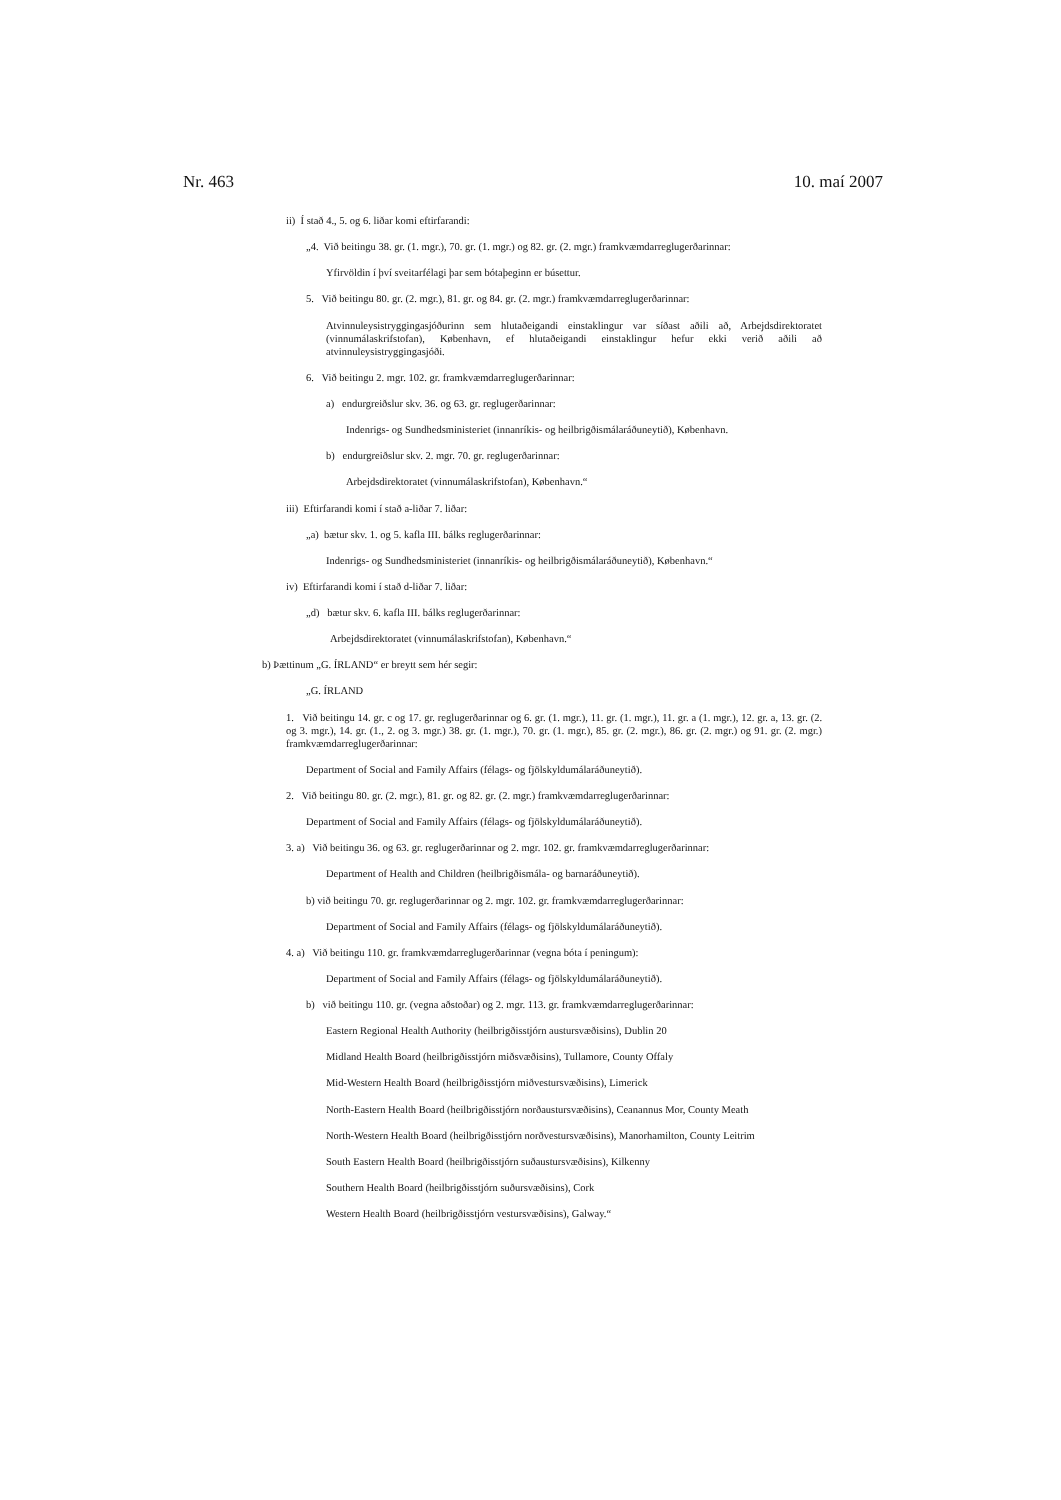Nr. 463 10. maí 2007
ii) Í stað 4., 5. og 6. liðar komi eftirfarandi:
„4. Við beitingu 38. gr. (1. mgr.), 70. gr. (1. mgr.) og 82. gr. (2. mgr.) framkvæmdarreglugerðarinnar:
Yfirvöldin í því sveitarfélagi þar sem bótaþeginn er búsettur.
5. Við beitingu 80. gr. (2. mgr.), 81. gr. og 84. gr. (2. mgr.) framkvæmdarreglugerðarinnar:
Atvinnuleysistryggingasjóðurinn sem hlutaðeigandi einstaklingur var síðast aðili að, Arbejdsdirektoratet (vinnumálaskrifstofan), København, ef hlutaðeigandi einstaklingur hefur ekki verið aðili að atvinnuleysistryggingasjóði.
6. Við beitingu 2. mgr. 102. gr. framkvæmdarreglugerðarinnar:
a) endurgreiðslur skv. 36. og 63. gr. reglugerðarinnar:
Indenrigs- og Sundhedsministeriet (innanríkis- og heilbrigðismálaráðuneytið), København.
b) endurgreiðslur skv. 2. mgr. 70. gr. reglugerðarinnar:
Arbejdsdirektoratet (vinnumálaskrifstofan), København.“
iii) Eftirfarandi komi í stað a-liðar 7. liðar:
„a) bætur skv. 1. og 5. kafla III. bálks reglugerðarinnar:
Indenrigs- og Sundhedsministeriet (innanríkis- og heilbrigðismálaráðuneytið), København.“
iv) Eftirfarandi komi í stað d-liðar 7. liðar:
„d) bætur skv. 6. kafla III. bálks reglugerðarinnar:
Arbejdsdirektoratet (vinnumálaskrifstofan), København.“
b) Þættinum „G. ÍRLAND“ er breytt sem hér segir:
„G. ÍRLAND
1. Við beitingu 14. gr. c og 17. gr. reglugerðarinnar og 6. gr. (1. mgr.), 11. gr. (1. mgr.), 11. gr. a (1. mgr.), 12. gr. a, 13. gr. (2. og 3. mgr.), 14. gr. (1., 2. og 3. mgr.) 38. gr. (1. mgr.), 70. gr. (1. mgr.), 85. gr. (2. mgr.), 86. gr. (2. mgr.) og 91. gr. (2. mgr.) framkvæmdarreglugerðarinnar:
Department of Social and Family Affairs (félags- og fjölskyldumálaráðuneytið).
2. Við beitingu 80. gr. (2. mgr.), 81. gr. og 82. gr. (2. mgr.) framkvæmdarreglugerðarinnar:
Department of Social and Family Affairs (félags- og fjölskyldumálaráðuneytið).
3. a) Við beitingu 36. og 63. gr. reglugerðarinnar og 2. mgr. 102. gr. framkvæmdarreglugerðarinnar:
Department of Health and Children (heilbrigðismála- og barnaráðuneytið).
b) við beitingu 70. gr. reglugerðarinnar og 2. mgr. 102. gr. framkvæmdarreglugerðarinnar:
Department of Social and Family Affairs (félags- og fjölskyldumálaráðuneytið).
4. a) Við beitingu 110. gr. framkvæmdarreglugerðarinnar (vegna bóta í peningum):
Department of Social and Family Affairs (félags- og fjölskyldumálaráðuneytið).
b) við beitingu 110. gr. (vegna aðstoðar) og 2. mgr. 113. gr. framkvæmdarreglugerðarinnar:
Eastern Regional Health Authority (heilbrigðisstjórn austursvæðisins), Dublin 20
Midland Health Board (heilbrigðisstjórn miðsvæðisins), Tullamore, County Offaly
Mid-Western Health Board (heilbrigðisstjórn miðvestursvæðisins), Limerick
North-Eastern Health Board (heilbrigðisstjórn norðaustursvæðisins), Ceanannus Mor, County Meath
North-Western Health Board (heilbrigðisstjórn norðvestursvæðisins), Manorhamilton, County Leitrim
South Eastern Health Board (heilbrigðisstjórn suðaustursvæðisins), Kilkenny
Southern Health Board (heilbrigðisstjórn suðursvæðisins), Cork
Western Health Board (heilbrigðisstjórn vestursvæðisins), Galway.“